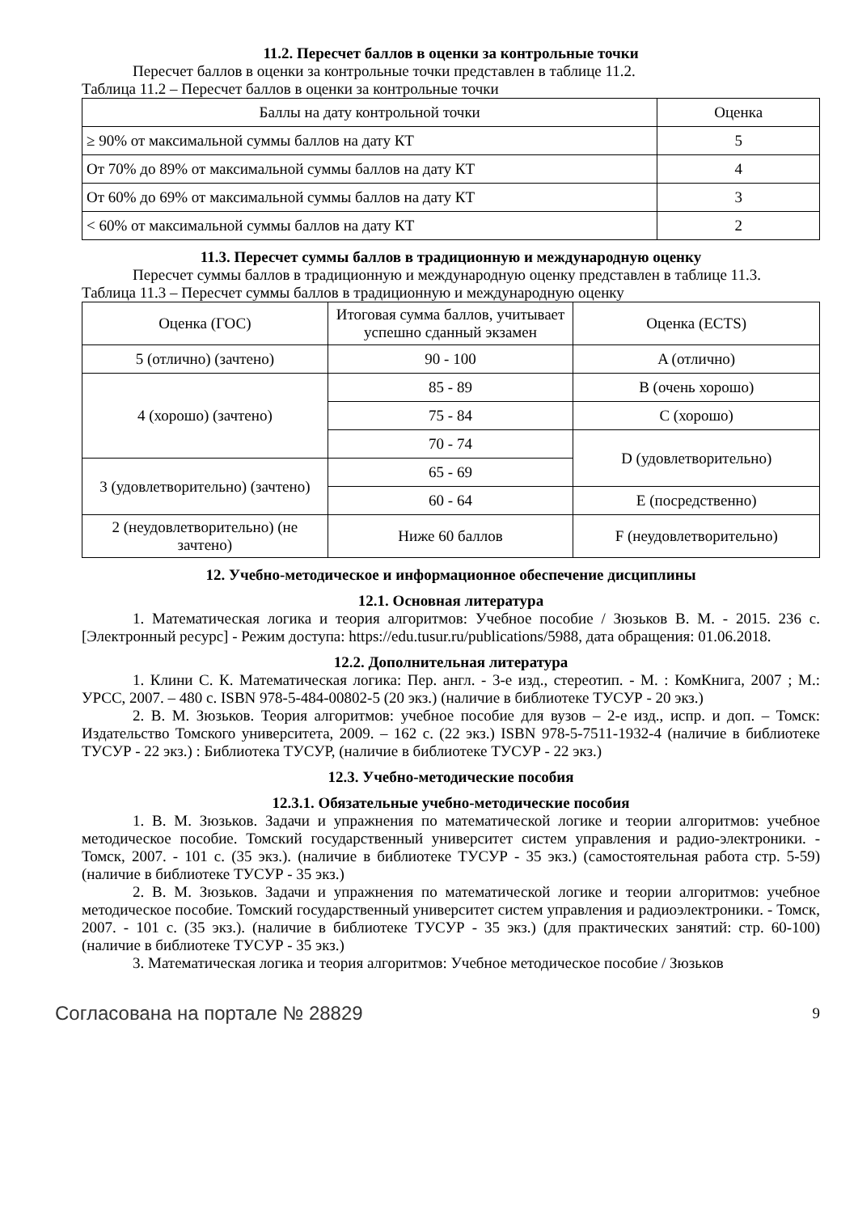11.2. Пересчет баллов в оценки за контрольные точки
Пересчет баллов в оценки за контрольные точки представлен в таблице 11.2.
Таблица 11.2 – Пересчет баллов в оценки за контрольные точки
| Баллы на дату контрольной точки | Оценка |
| --- | --- |
| ≥ 90% от максимальной суммы баллов на дату КТ | 5 |
| От 70% до 89% от максимальной суммы баллов на дату КТ | 4 |
| От 60% до 69% от максимальной суммы баллов на дату КТ | 3 |
| < 60% от максимальной суммы баллов на дату КТ | 2 |
11.3. Пересчет суммы баллов в традиционную и международную оценку
Пересчет суммы баллов в традиционную и международную оценку представлен в таблице 11.3.
Таблица 11.3 – Пересчет суммы баллов в традиционную и международную оценку
| Оценка (ГОС) | Итоговая сумма баллов, учитывает успешно сданный экзамен | Оценка (ECTS) |
| 5 (отлично) (зачтено) | 90 - 100 | A (отлично) |
| 4 (хорошо) (зачтено) | 85 - 89 | B (очень хорошо) |
| | 75 - 84 | C (хорошо) |
| | 70 - 74 | D (удовлетворительно) |
| 3 (удовлетворительно) (зачтено) | 65 - 69 | |
| | 60 - 64 | E (посредственно) |
| 2 (неудовлетворительно) (не зачтено) | Ниже 60 баллов | F (неудовлетворительно) |
12. Учебно-методическое и информационное обеспечение дисциплины
12.1. Основная литература
1. Математическая логика и теория алгоритмов: Учебное пособие / Зюзьков В. М. - 2015. 236 с. [Электронный ресурс] - Режим доступа: https://edu.tusur.ru/publications/5988, дата обращения: 01.06.2018.
12.2. Дополнительная литература
1. Клини С. К. Математическая логика: Пер. англ. - 3-е изд., стереотип. - М. : КомКнига, 2007 ; М.: УРСС, 2007. – 480 с. ISBN 978-5-484-00802-5 (20 экз.) (наличие в библиотеке ТУСУР - 20 экз.)
2. В. М. Зюзьков. Теория алгоритмов: учебное пособие для вузов – 2-е изд., испр. и доп. – Томск: Издательство Томского университета, 2009. – 162 с. (22 экз.) ISBN 978-5-7511-1932-4 (наличие в библиотеке ТУСУР - 22 экз.) : Библиотека ТУСУР, (наличие в библиотеке ТУСУР - 22 экз.)
12.3. Учебно-методические пособия
12.3.1. Обязательные учебно-методические пособия
1. В. М. Зюзьков. Задачи и упражнения по математической логике и теории алгоритмов: учебное методическое пособие. Томский государственный университет систем управления и радио-электроники. - Томск, 2007. - 101 с. (35 экз.). (наличие в библиотеке ТУСУР - 35 экз.) (самостоятельная работа стр. 5-59) (наличие в библиотеке ТУСУР - 35 экз.)
2. В. М. Зюзьков. Задачи и упражнения по математической логике и теории алгоритмов: учебное методическое пособие. Томский государственный университет систем управления и радиоэлектроники. - Томск, 2007. - 101 с. (35 экз.). (наличие в библиотеке ТУСУР - 35 экз.) (для практических занятий: стр. 60-100) (наличие в библиотеке ТУСУР - 35 экз.)
3. Математическая логика и теория алгоритмов: Учебное методическое пособие / Зюзьков
Согласована на портале № 28829 9